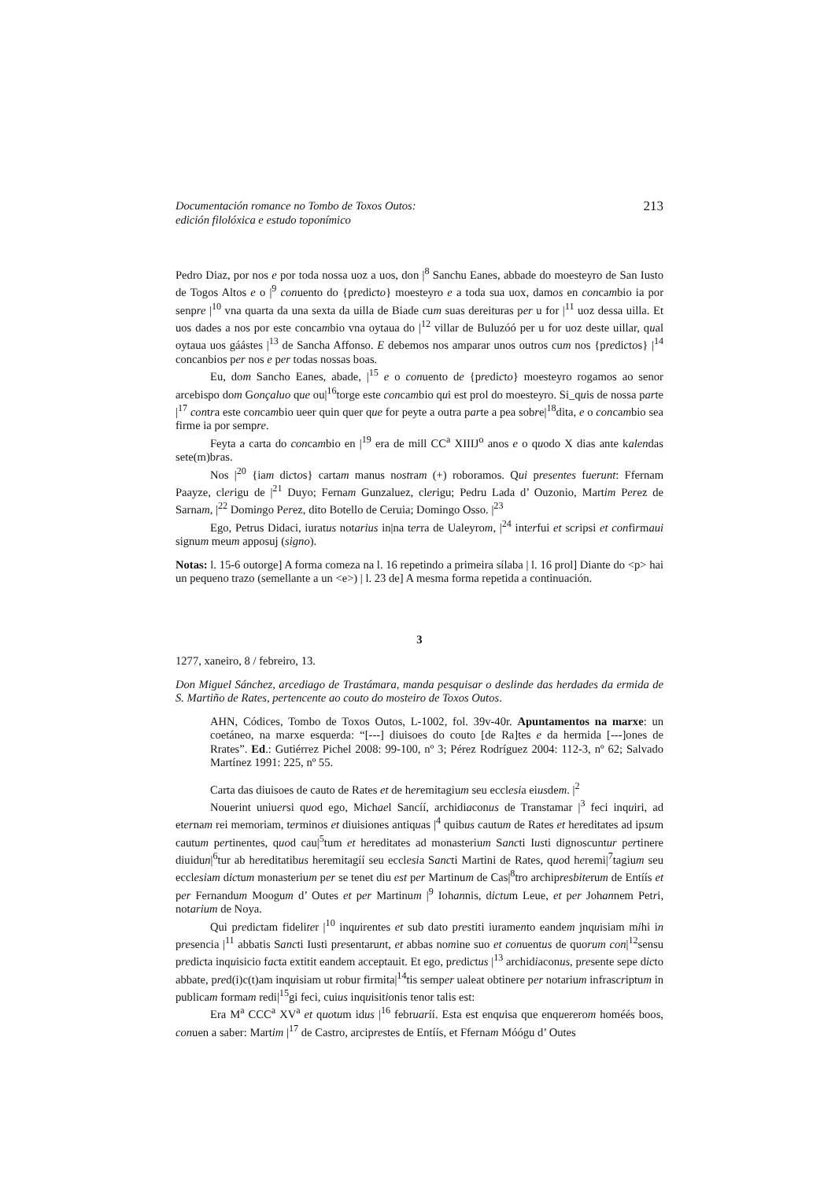Documentación romance no Tombo de Toxos Outos:
edición filolóxica e estudo toponímico
213
Pedro Diaz, por nos e por toda nossa uoz a uos, don |<sup>8</sup> Sanchu Eanes, abbade do moesteyro de San Iusto de Togos Altos e o |<sup>9</sup> conuento do {predicto} moesteyro e a toda sua uox, damos en concambio ia por senpre |<sup>10</sup> vna quarta da una sexta da uilla de Biade cum suas dereituras per u for |<sup>11</sup> uoz dessa uilla. Et uos dades a nos por este concambio vna oytaua do |<sup>12</sup> villar de Buluzóó per u for uoz deste uillar, qual oytaua uos gáástes |<sup>13</sup> de Sancha Affonso. E debemos nos amparar unos outros cum nos {predictos} |<sup>14</sup> concanbios per nos e per todas nossas boas.
Eu, dom Sancho Eanes, abade, |<sup>15</sup> e o conuento de {predicto} moesteyro rogamos ao senor arcebispo dom Gonçaluo que ou|<sup>16</sup>torge este concambio qui est prol do moesteyro. Si_quis de nossa parte |<sup>17</sup> contra este concambio ueer quin quer que for peyte a outra parte a pea sobre|<sup>18</sup>dita, e o concambio sea firme ia por sempre.
Feyta a carta do concambio en |<sup>19</sup> era de mill CC<sup>a</sup> XIIIJ<sup>o</sup> anos e o quodo X dias ante kalendas sete(m)bras.
Nos |<sup>20</sup> {iam dictos} cartam manus nostram (+) roboramos. Qui presentes fuerunt: Ffernam Paayze, clerigu de |<sup>21</sup> Duyo; Fernam Gunzaluez, clerigu; Pedru Lada d’ Ouzonio, Martim Perez de Sarnam, |<sup>22</sup> Domingo Perez, dito Botello de Ceruia; Domingo Osso. |<sup>23</sup>
Ego, Petrus Didaci, iuratus notarius in|na terra de Ualeyrom, |<sup>24</sup> interfui et scripsi et confirmaui signum meum apposuj (signo).
Notas: l. 15-6 outorge] A forma comeza na l. 16 repetindo a primeira sílaba | l. 16 prol] Diante do <p> hai un pequeno trazo (semellante a un <e>) | l. 23 de] A mesma forma repetida a continuación.
3
1277, xaneiro, 8 / febreiro, 13.
Don Miguel Sánchez, arcediago de Trastámara, manda pesquisar o deslinde das herdades da ermida de S. Martiño de Rates, pertencente ao couto do mosteiro de Toxos Outos.
AHN, Códices, Tombo de Toxos Outos, L-1002, fol. 39v-40r. Apuntamentos na marxe: un coetáneo, na marxe esquerda: “[---] diuisoes do couto [de Ra]tes e da hermida [---]ones de Rrates”. Ed.: Gutiérrez Pichel 2008: 99-100, nº 3; Pérez Rodríguez 2004: 112-3, nº 62; Salvado Martínez 1991: 225, nº 55.
Carta das diuisoes de cauto de Rates et de heremitagium seu ecclesia eiusdem. |<sup>2</sup>
Nouerint uniuersi quod ego, Michael Sancíí, archidiaconus de Transtamar |<sup>3</sup> feci inquiri, ad eternam rei memoriam, terminos et diuisiones antiquas |<sup>4</sup> quibus cautum de Rates et hereditates ad ipsum cautum pertinentes, quod cau|<sup>5</sup>tum et hereditates ad monasterium Sancti Iusti dignoscuntur pertinere diuidun|<sup>6</sup>tur ab hereditatibus heremitagíí seu ecclesia Sancti Martini de Rates, quod heremi|<sup>7</sup>tagium seu ecclesiam dictum monasterium per se tenet diu est per Martinum de Cas|<sup>8</sup>tro archipresbiterum de Entíís et per Fernandum Moogum d’ Outes et per Martinum |<sup>9</sup> Iohannis, dictum Leue, et per Johannem Petri, notarium de Noya.
Qui predictam fideliter |<sup>10</sup> inquirentes et sub dato prestiti iuramento eandem jnquisiam mihi in presencia |<sup>11</sup> abbatis Sancti Iusti presentarunt, et abbas nomine suo et conuentus de quorum con|<sup>12</sup>sensu predicta inquisicio facta extitit eandem acceptauit. Et ego, predictus |<sup>13</sup> archidiaconus, presente sepe dicto abbate, pred(i)c(t)am inquisiam ut robur firmita|<sup>14</sup>tis semper ualeat obtinere per notarium infrascriptum in publicam formam redi|<sup>15</sup>gi feci, cuius inquisitionis tenor talis est:
Era M<sup>a</sup> CCC<sup>a</sup> XV<sup>a</sup> et quotum idus |<sup>16</sup> februaríí. Esta est enquisa que enquererom homéés boos, conuen a saber: Martim |<sup>17</sup> de Castro, arciprestes de Entíís, et Ffernam Móógu d’ Outes